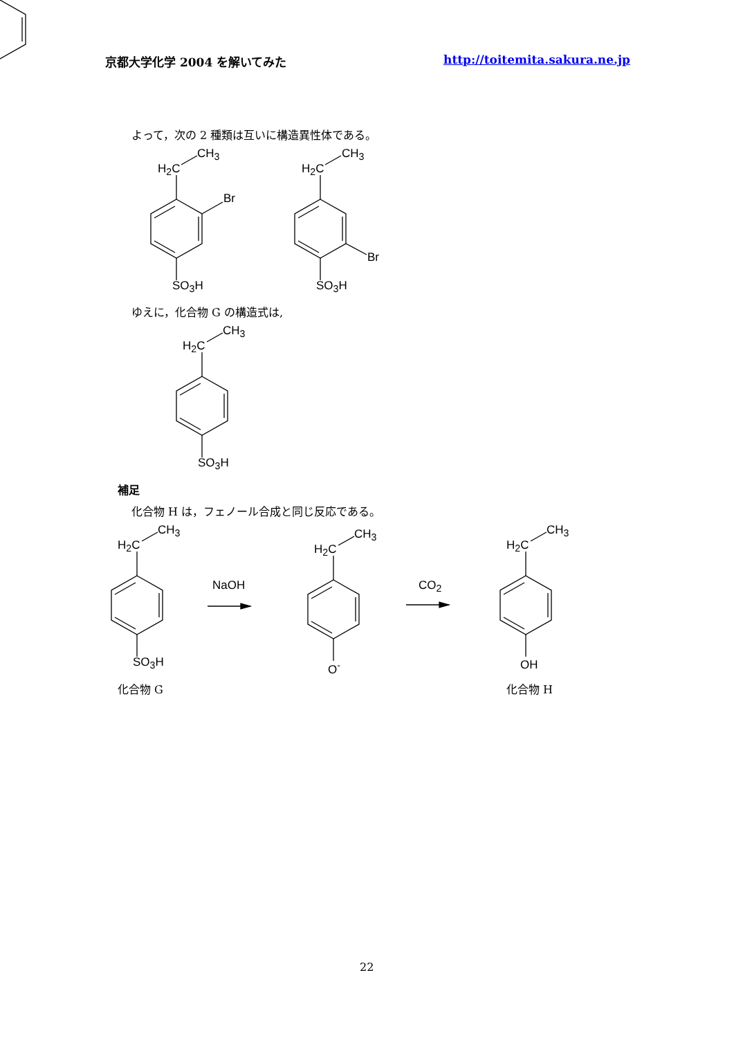京都大学化学 2004 を解いてみた http://toitemita.sakura.ne.jp
よって，次の 2 種類は互いに構造異性体である。
CH<sub>3</sub>
H<sub>2</sub>C
Br
SO<sub>3</sub>H
CH<sub>3</sub>
H<sub>2</sub>C
Br
SO<sub>3</sub>H
ゆえに，化合物 G の構造式は,
CH<sub>3</sub>
H<sub>2</sub>C
SO<sub>3</sub>H
補足
化合物 H は，フェノール合成と同じ反応である。
CH<sub>3</sub>
H<sub>2</sub>C
SO<sub>3</sub>H
CH<sub>3</sub>
H<sub>2</sub>C
O<sup>-</sup>
CH<sub>3</sub>
H<sub>2</sub>C
OH
NaOH CO<sub>2</sub>
化合物 G 化合物 H
22